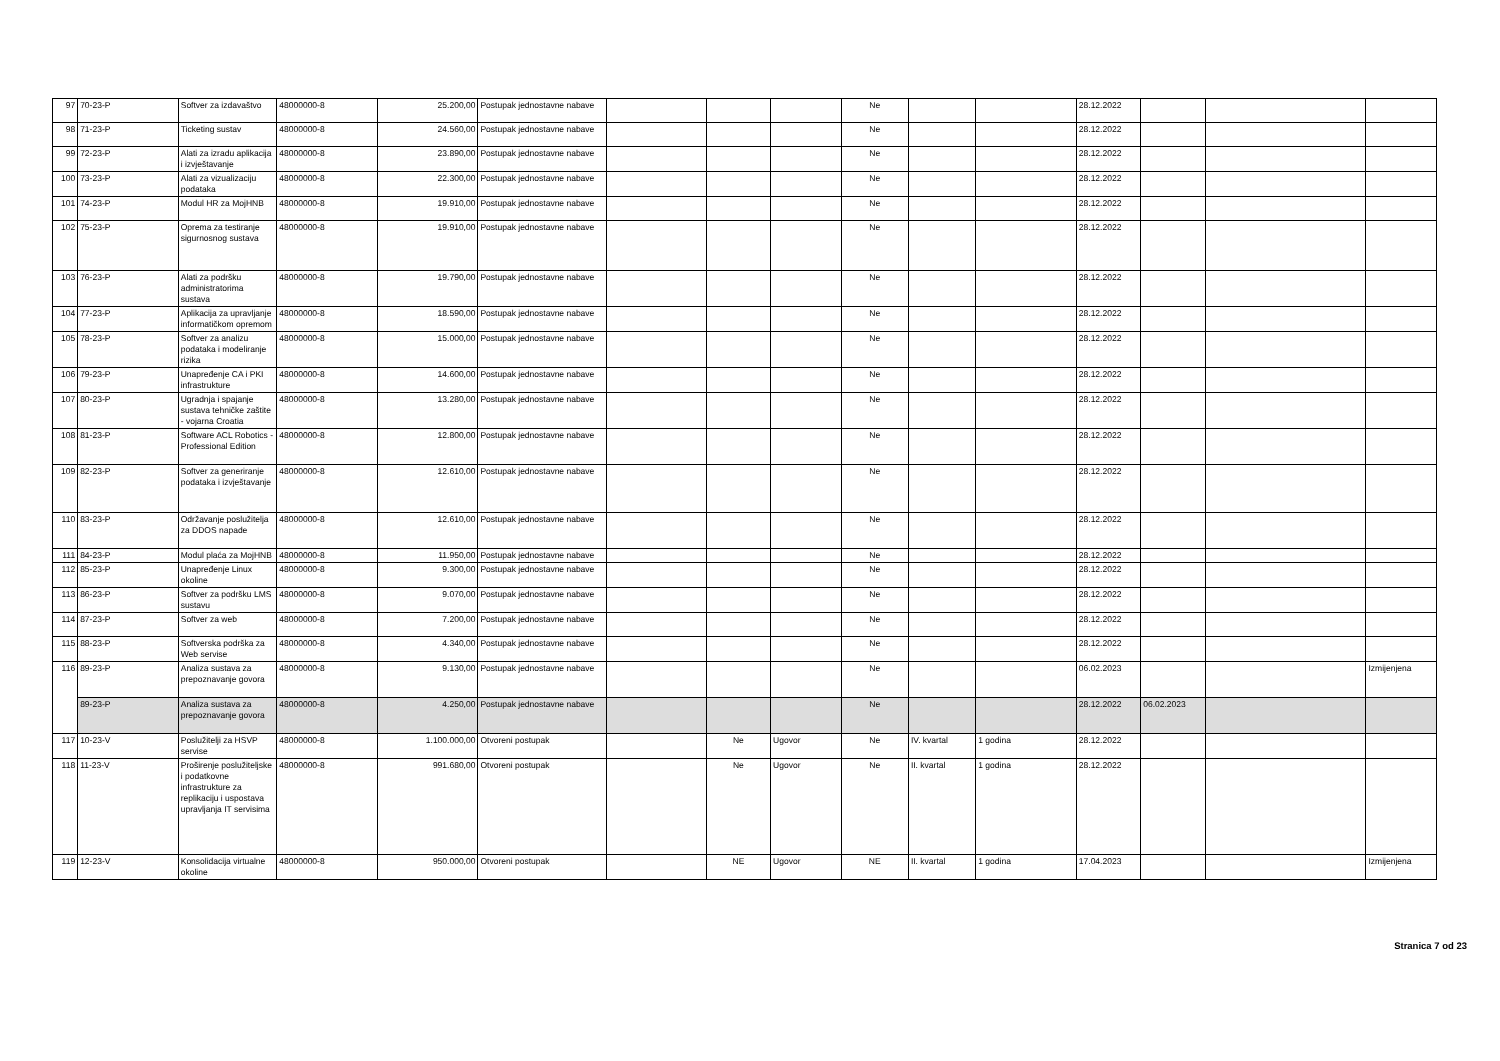| 97 | 70-23-P | Softver za izdavaštvo | 48000000-8 | 25.200,00 | Postupak jednostavne nabave | | | | Ne | | | 28.12.2022 | | | |
| 98 | 71-23-P | Ticketing sustav | 48000000-8 | 24.560,00 | Postupak jednostavne nabave | | | | Ne | | | 28.12.2022 | | | |
| 99 | 72-23-P | Alati za izradu aplikacija i izvještavanje | 48000000-8 | 23.890,00 | Postupak jednostavne nabave | | | | Ne | | | 28.12.2022 | | | |
| 100 | 73-23-P | Alati za vizualizaciju podataka | 48000000-8 | 22.300,00 | Postupak jednostavne nabave | | | | Ne | | | 28.12.2022 | | | |
| 101 | 74-23-P | Modul HR za MojHNB | 48000000-8 | 19.910,00 | Postupak jednostavne nabave | | | | Ne | | | 28.12.2022 | | | |
| 102 | 75-23-P | Oprema za testiranje sigurnosnog sustava | 48000000-8 | 19.910,00 | Postupak jednostavne nabave | | | | Ne | | | 28.12.2022 | | | |
| 103 | 76-23-P | Alati za podršku administratorima sustava | 48000000-8 | 19.790,00 | Postupak jednostavne nabave | | | | Ne | | | 28.12.2022 | | | |
| 104 | 77-23-P | Aplikacija za upravljanje informatičkom opremom | 48000000-8 | 18.590,00 | Postupak jednostavne nabave | | | | Ne | | | 28.12.2022 | | | |
| 105 | 78-23-P | Softver za analizu podataka i modeliranje rizika | 48000000-8 | 15.000,00 | Postupak jednostavne nabave | | | | Ne | | | 28.12.2022 | | | |
| 106 | 79-23-P | Unapređenje CA i PKI infrastrukture | 48000000-8 | 14.600,00 | Postupak jednostavne nabave | | | | Ne | | | 28.12.2022 | | | |
| 107 | 80-23-P | Ugradnja i spajanje sustava tehničke zaštite - vojarna Croatia | 48000000-8 | 13.280,00 | Postupak jednostavne nabave | | | | Ne | | | 28.12.2022 | | | |
| 108 | 81-23-P | Software ACL Robotics - Professional Edition | 48000000-8 | 12.800,00 | Postupak jednostavne nabave | | | | Ne | | | 28.12.2022 | | | |
| 109 | 82-23-P | Softver za generiranje podataka i izvještavanje | 48000000-8 | 12.610,00 | Postupak jednostavne nabave | | | | Ne | | | 28.12.2022 | | | |
| 110 | 83-23-P | Održavanje poslužitelja za DDOS napade | 48000000-8 | 12.610,00 | Postupak jednostavne nabave | | | | Ne | | | 28.12.2022 | | | |
| 111 | 84-23-P | Modul plaća za MojHNB | 48000000-8 | 11.950,00 | Postupak jednostavne nabave | | | | Ne | | | 28.12.2022 | | | |
| 112 | 85-23-P | Unapređenje Linux okoline | 48000000-8 | 9.300,00 | Postupak jednostavne nabave | | | | Ne | | | 28.12.2022 | | | |
| 113 | 86-23-P | Softver za podršku LMS sustavu | 48000000-8 | 9.070,00 | Postupak jednostavne nabave | | | | Ne | | | 28.12.2022 | | | |
| 114 | 87-23-P | Softver za web | 48000000-8 | 7.200,00 | Postupak jednostavne nabave | | | | Ne | | | 28.12.2022 | | | |
| 115 | 88-23-P | Softverska podrška za Web servise | 48000000-8 | 4.340,00 | Postupak jednostavne nabave | | | | Ne | | | 28.12.2022 | | | |
| 116 | 89-23-P | Analiza sustava za prepoznavanje govora | 48000000-8 | 9.130,00 | Postupak jednostavne nabave | | | | Ne | | | 06.02.2023 | | | Izmijenjena |
| | 89-23-P | Analiza sustava za prepoznavanje govora | 48000000-8 | 4.250,00 | Postupak jednostavne nabave | | | | Ne | | | 28.12.2022 | 06.02.2023 | | |
| 117 | 10-23-V | Poslužitelji za HSVP servise | 48000000-8 | 1.100.000,00 | Otvoreni postupak | | Ne | Ugovor | Ne | IV. kvartal | 1 godina | 28.12.2022 | | | |
| 118 | 11-23-V | Proširenje poslužiteljske i podatkovne infrastrukture za replikaciju i uspostava upravljanja IT servisima | 48000000-8 | 991.680,00 | Otvoreni postupak | | Ne | Ugovor | Ne | II. kvartal | 1 godina | 28.12.2022 | | | |
| 119 | 12-23-V | Konsolidacija virtualne okoline | 48000000-8 | 950.000,00 | Otvoreni postupak | | NE | Ugovor | NE | II. kvartal | 1 godina | 17.04.2023 | | | Izmijenjena |
Stranica 7 od 23